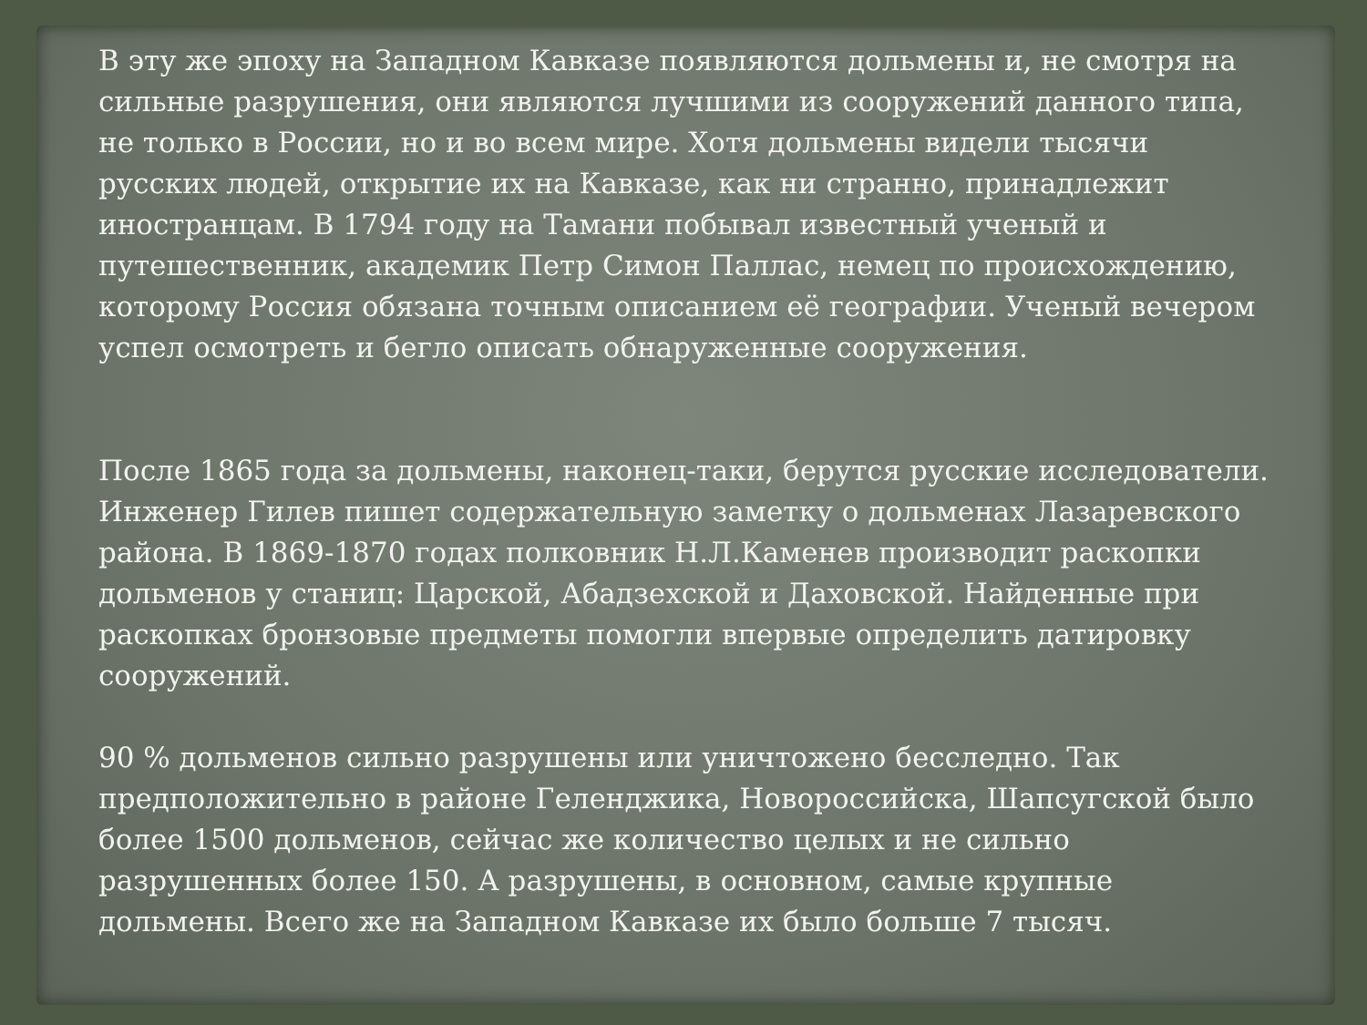В эту же эпоху на Западном Кавказе появляются дольмены и, не смотря на сильные разрушения, они являются лучшими из сооружений данного типа, не только в России, но и во всем мире. Хотя дольмены видели тысячи русских людей, открытие их на Кавказе, как ни странно, принадлежит иностранцам. В 1794 году на Тамани побывал известный ученый и путешественник, академик Петр Симон Паллас, немец по происхождению, которому Россия обязана точным описанием её географии. Ученый вечером успел осмотреть и бегло описать обнаруженные сооружения.
После 1865 года за дольмены, наконец-таки, берутся русские исследователи. Инженер Гилев пишет содержательную заметку о дольменах Лазаревского района. В 1869-1870 годах полковник Н.Л.Каменев производит раскопки дольменов у станиц: Царской, Абадзехской и Даховской. Найденные при раскопках бронзовые предметы помогли впервые определить датировку сооружений.
90 % дольменов сильно разрушены или уничтожено бесследно. Так предположительно в районе Геленджика, Новороссийска, Шапсугской было более 1500 дольменов, сейчас же количество целых и не сильно разрушенных более 150. А разрушены, в основном, самые крупные дольмены. Всего же на Западном Кавказе их было больше 7 тысяч.